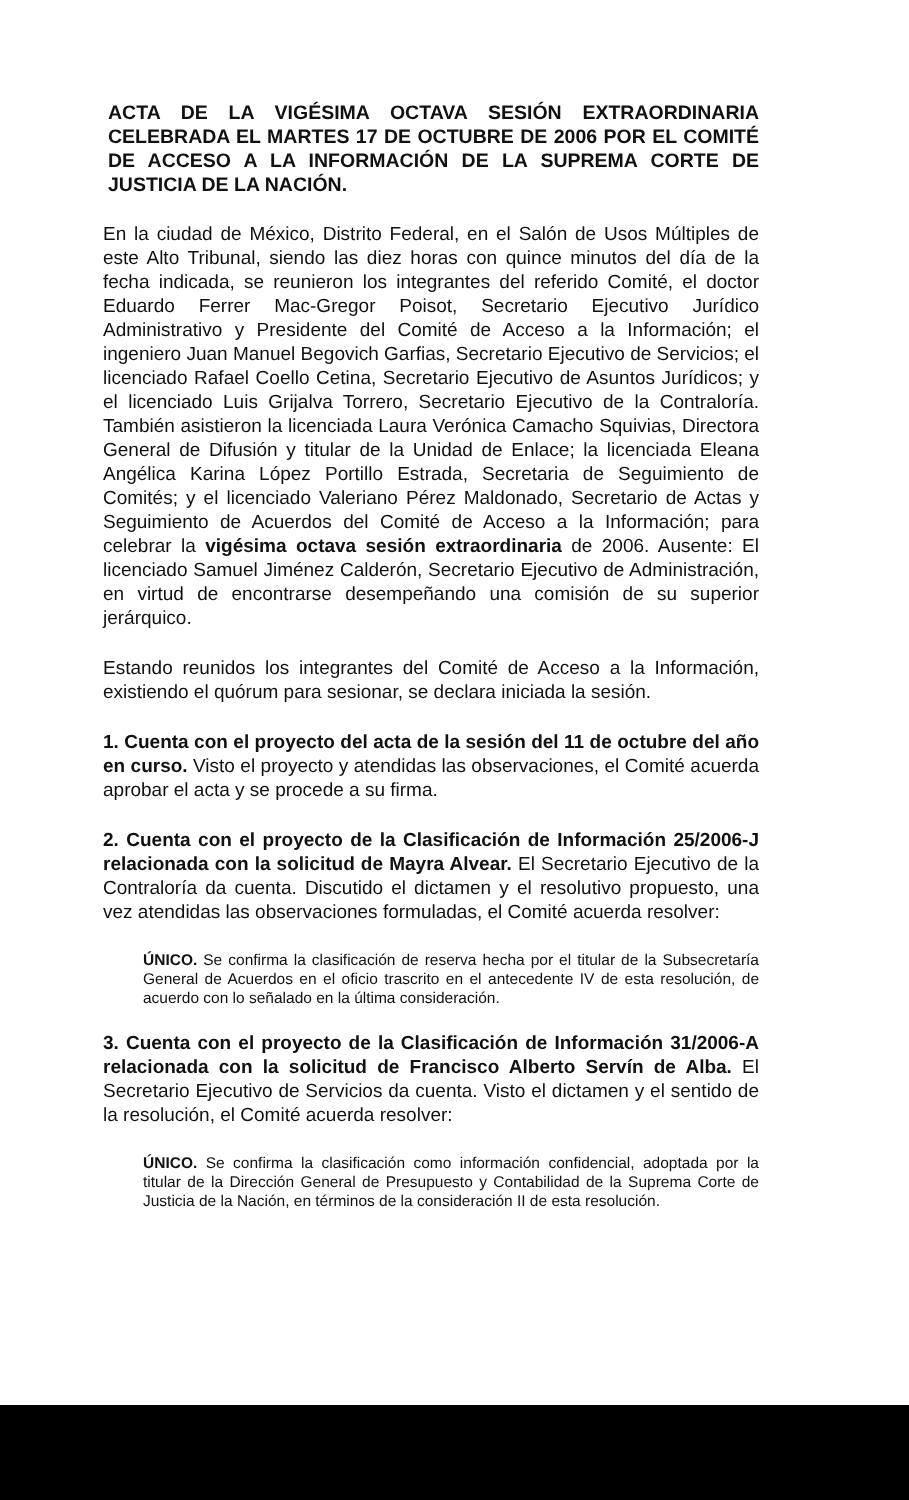ACTA DE LA VIGÉSIMA OCTAVA SESIÓN EXTRAORDINARIA CELEBRADA EL MARTES 17 DE OCTUBRE DE 2006 POR EL COMITÉ DE ACCESO A LA INFORMACIÓN DE LA SUPREMA CORTE DE JUSTICIA DE LA NACIÓN.
En la ciudad de México, Distrito Federal, en el Salón de Usos Múltiples de este Alto Tribunal, siendo las diez horas con quince minutos del día de la fecha indicada, se reunieron los integrantes del referido Comité, el doctor Eduardo Ferrer Mac-Gregor Poisot, Secretario Ejecutivo Jurídico Administrativo y Presidente del Comité de Acceso a la Información; el ingeniero Juan Manuel Begovich Garfias, Secretario Ejecutivo de Servicios; el licenciado Rafael Coello Cetina, Secretario Ejecutivo de Asuntos Jurídicos; y el licenciado Luis Grijalva Torrero, Secretario Ejecutivo de la Contraloría. También asistieron la licenciada Laura Verónica Camacho Squivias, Directora General de Difusión y titular de la Unidad de Enlace; la licenciada Eleana Angélica Karina López Portillo Estrada, Secretaria de Seguimiento de Comités; y el licenciado Valeriano Pérez Maldonado, Secretario de Actas y Seguimiento de Acuerdos del Comité de Acceso a la Información; para celebrar la vigésima octava sesión extraordinaria de 2006. Ausente: El licenciado Samuel Jiménez Calderón, Secretario Ejecutivo de Administración, en virtud de encontrarse desempeñando una comisión de su superior jerárquico.
Estando reunidos los integrantes del Comité de Acceso a la Información, existiendo el quórum para sesionar, se declara iniciada la sesión.
1. Cuenta con el proyecto del acta de la sesión del 11 de octubre del año en curso. Visto el proyecto y atendidas las observaciones, el Comité acuerda aprobar el acta y se procede a su firma.
2. Cuenta con el proyecto de la Clasificación de Información 25/2006-J relacionada con la solicitud de Mayra Alvear. El Secretario Ejecutivo de la Contraloría da cuenta. Discutido el dictamen y el resolutivo propuesto, una vez atendidas las observaciones formuladas, el Comité acuerda resolver:
ÚNICO. Se confirma la clasificación de reserva hecha por el titular de la Subsecretaría General de Acuerdos en el oficio trascrito en el antecedente IV de esta resolución, de acuerdo con lo señalado en la última consideración.
3. Cuenta con el proyecto de la Clasificación de Información 31/2006-A relacionada con la solicitud de Francisco Alberto Servín de Alba. El Secretario Ejecutivo de Servicios da cuenta. Visto el dictamen y el sentido de la resolución, el Comité acuerda resolver:
ÚNICO. Se confirma la clasificación como información confidencial, adoptada por la titular de la Dirección General de Presupuesto y Contabilidad de la Suprema Corte de Justicia de la Nación, en términos de la consideración II de esta resolución.